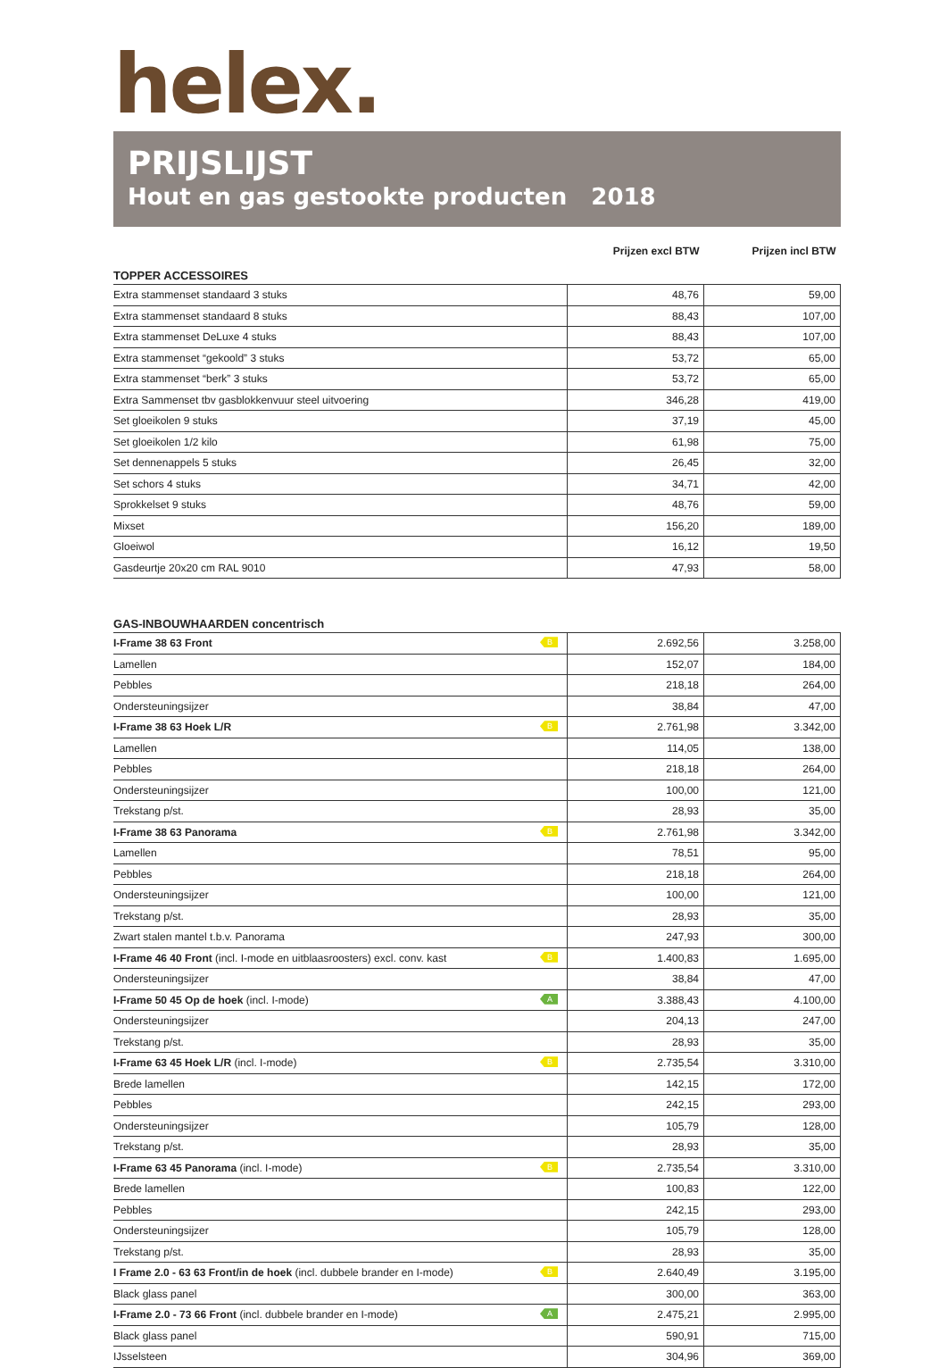helex.
PRIJSLIJST
Hout en gas gestookte producten 2018
| | Prijzen excl BTW | Prijzen incl BTW |
| TOPPER ACCESSOIRES | | |
| Extra stammenset standaard 3 stuks | 48,76 | 59,00 |
| Extra stammenset standaard 8 stuks | 88,43 | 107,00 |
| Extra stammenset DeLuxe 4 stuks | 88,43 | 107,00 |
| Extra stammenset “gekoold” 3 stuks | 53,72 | 65,00 |
| Extra stammenset “berk” 3 stuks | 53,72 | 65,00 |
| Extra Sammenset tbv gasblokkenvuur steel uitvoering | 346,28 | 419,00 |
| Set gloeikolen 9 stuks | 37,19 | 45,00 |
| Set gloeikolen 1/2 kilo | 61,98 | 75,00 |
| Set dennenappels 5 stuks | 26,45 | 32,00 |
| Set schors 4 stuks | 34,71 | 42,00 |
| Sprokkelset 9 stuks | 48,76 | 59,00 |
| Mixset | 156,20 | 189,00 |
| Gloeiwol | 16,12 | 19,50 |
| Gasdeurtje 20x20 cm RAL 9010 | 47,93 | 58,00 |
| GAS-INBOUWHAARDEN concentrisch | | |
| I-Frame 38 63 Front B | 2.692,56 | 3.258,00 |
| Lamellen | 152,07 | 184,00 |
| Pebbles | 218,18 | 264,00 |
| Ondersteuningsijzer | 38,84 | 47,00 |
| I-Frame 38 63 Hoek L/R B | 2.761,98 | 3.342,00 |
| Lamellen | 114,05 | 138,00 |
| Pebbles | 218,18 | 264,00 |
| Ondersteuningsijzer | 100,00 | 121,00 |
| Trekstang p/st. | 28,93 | 35,00 |
| I-Frame 38 63 Panorama B | 2.761,98 | 3.342,00 |
| Lamellen | 78,51 | 95,00 |
| Pebbles | 218,18 | 264,00 |
| Ondersteuningsijzer | 100,00 | 121,00 |
| Trekstang p/st. | 28,93 | 35,00 |
| Zwart stalen mantel t.b.v. Panorama | 247,93 | 300,00 |
| I-Frame 46 40 Front (incl. I-mode en uitblaasroosters) excl. conv. kast B | 1.400,83 | 1.695,00 |
| Ondersteuningsijzer | 38,84 | 47,00 |
| I-Frame 50 45 Op de hoek (incl. I-mode) A | 3.388,43 | 4.100,00 |
| Ondersteuningsijzer | 204,13 | 247,00 |
| Trekstang p/st. | 28,93 | 35,00 |
| I-Frame 63 45 Hoek L/R (incl. I-mode) B | 2.735,54 | 3.310,00 |
| Brede lamellen | 142,15 | 172,00 |
| Pebbles | 242,15 | 293,00 |
| Ondersteuningsijzer | 105,79 | 128,00 |
| Trekstang p/st. | 28,93 | 35,00 |
| I-Frame 63 45 Panorama (incl. I-mode) B | 2.735,54 | 3.310,00 |
| Brede lamellen | 100,83 | 122,00 |
| Pebbles | 242,15 | 293,00 |
| Ondersteuningsijzer | 105,79 | 128,00 |
| Trekstang p/st. | 28,93 | 35,00 |
| I Frame 2.0 - 63 63 Front/in de hoek (incl. dubbele brander en I-mode) B | 2.640,49 | 3.195,00 |
| Black glass panel | 300,00 | 363,00 |
| I-Frame 2.0 - 73 66 Front (incl. dubbele brander en I-mode) A | 2.475,21 | 2.995,00 |
| Black glass panel | 590,91 | 715,00 |
| IJsselsteen | 304,96 | 369,00 |